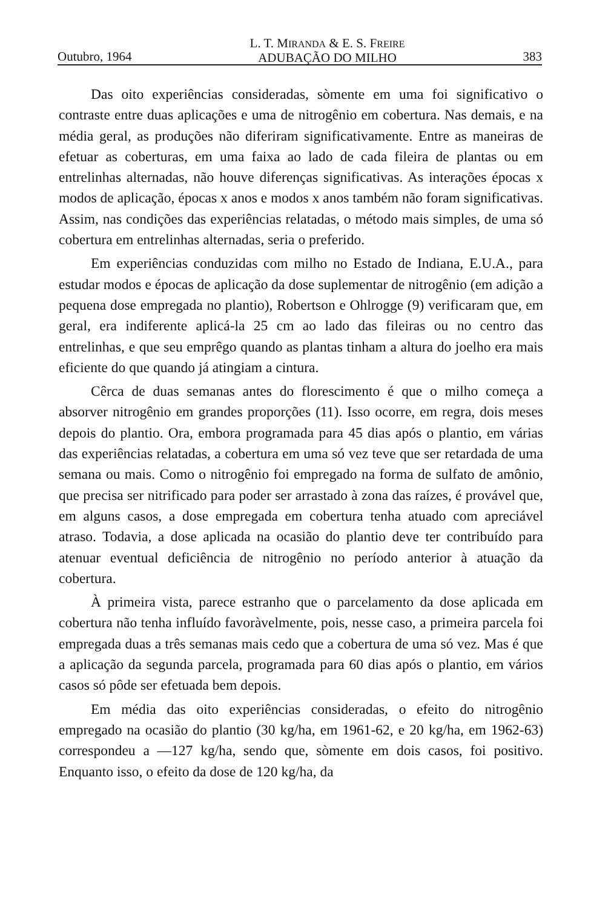Outubro, 1964 L. T. MIRANDA & E. S. FREIRE
ADUBAÇÃO DO MILHO 383
Das oito experiências consideradas, sòmente em uma foi significativo o contraste entre duas aplicações e uma de nitrogênio em cobertura. Nas demais, e na média geral, as produções não diferiram significativamente. Entre as maneiras de efetuar as coberturas, em uma faixa ao lado de cada fileira de plantas ou em entrelinhas alternadas, não houve diferenças significativas. As interações épocas x modos de aplicação, épocas x anos e modos x anos também não foram significativas. Assim, nas condições das experiências relatadas, o método mais simples, de uma só cobertura em entrelinhas alternadas, seria o preferido.
Em experiências conduzidas com milho no Estado de Indiana, E.U.A., para estudar modos e épocas de aplicação da dose suplementar de nitrogênio (em adição a pequena dose empregada no plantio), Robertson e Ohlrogge (9) verificaram que, em geral, era indiferente aplicá-la 25 cm ao lado das fileiras ou no centro das entrelinhas, e que seu emprêgo quando as plantas tinham a altura do joelho era mais eficiente do que quando já atingiam a cintura.
Cêrca de duas semanas antes do florescimento é que o milho começa a absorver nitrogênio em grandes proporções (11). Isso ocorre, em regra, dois meses depois do plantio. Ora, embora programada para 45 dias após o plantio, em várias das experiências relatadas, a cobertura em uma só vez teve que ser retardada de uma semana ou mais. Como o nitrogênio foi empregado na forma de sulfato de amônio, que precisa ser nitrificado para poder ser arrastado à zona das raízes, é provável que, em alguns casos, a dose empregada em cobertura tenha atuado com apreciável atraso. Todavia, a dose aplicada na ocasião do plantio deve ter contribuído para atenuar eventual deficiência de nitrogênio no período anterior à atuação da cobertura.
À primeira vista, parece estranho que o parcelamento da dose aplicada em cobertura não tenha influído favoràvelmente, pois, nesse caso, a primeira parcela foi empregada duas a três semanas mais cedo que a cobertura de uma só vez. Mas é que a aplicação da segunda parcela, programada para 60 dias após o plantio, em vários casos só pôde ser efetuada bem depois.
Em média das oito experiências consideradas, o efeito do nitrogênio empregado na ocasião do plantio (30 kg/ha, em 1961-62, e 20 kg/ha, em 1962-63) correspondeu a —127 kg/ha, sendo que, sòmente em dois casos, foi positivo. Enquanto isso, o efeito da dose de 120 kg/ha, da